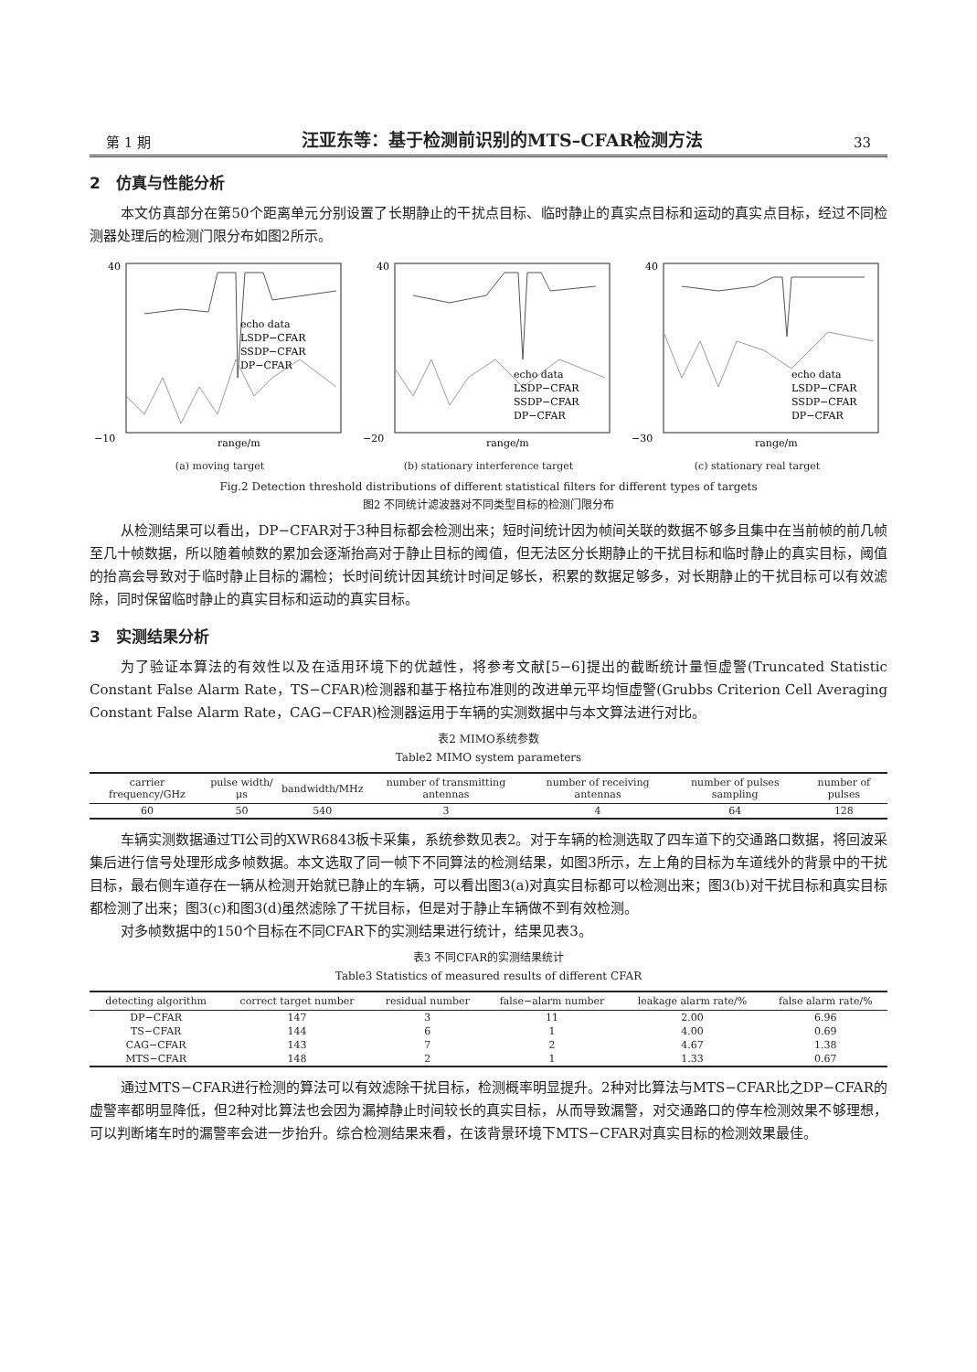第 1 期 汪亚东等：基于检测前识别的MTS–CFAR检测方法 33
2　仿真与性能分析
本文仿真部分在第50个距离单元分别设置了长期静止的干扰点目标、临时静止的真实点目标和运动的真实点目标，经过不同检测器处理后的检测门限分布如图2所示。
−10
40
range/m
echo data
LSDP−CFAR
SSDP−CFAR
DP−CFAR
(a) moving target
−20
40
range/m
echo data
LSDP−CFAR
SSDP−CFAR
DP−CFAR
(b) stationary interference target
−30
40
range/m
echo data
LSDP−CFAR
SSDP−CFAR
DP−CFAR
(c) stationary real target
Fig.2 Detection threshold distributions of different statistical filters for different types of targets
图2 不同统计滤波器对不同类型目标的检测门限分布
从检测结果可以看出，DP−CFAR对于3种目标都会检测出来；短时间统计因为帧间关联的数据不够多且集中在当前帧的前几帧至几十帧数据，所以随着帧数的累加会逐渐抬高对于静止目标的阈值，但无法区分长期静止的干扰目标和临时静止的真实目标，阈值的抬高会导致对于临时静止目标的漏检；长时间统计因其统计时间足够长，积累的数据足够多，对长期静止的干扰目标可以有效滤除，同时保留临时静止的真实目标和运动的真实目标。
3　实测结果分析
为了验证本算法的有效性以及在适用环境下的优越性，将参考文献[5−6]提出的截断统计量恒虚警(Truncated Statistic Constant False Alarm Rate，TS−CFAR)检测器和基于格拉布准则的改进单元平均恒虚警(Grubbs Criterion Cell Averaging Constant False Alarm Rate，CAG−CFAR)检测器运用于车辆的实测数据中与本文算法进行对比。
表2 MIMO系统参数
Table2 MIMO system parameters
| carrier frequency/GHz | pulse width/μs | bandwidth/MHz | number of transmitting antennas | number of receiving antennas | number of pulses sampling | number of pulses |
| --- | --- | --- | --- | --- | --- | --- |
| 60 | 50 | 540 | 3 | 4 | 64 | 128 |
车辆实测数据通过TI公司的XWR6843板卡采集，系统参数见表2。对于车辆的检测选取了四车道下的交通路口数据，将回波采集后进行信号处理形成多帧数据。本文选取了同一帧下不同算法的检测结果，如图3所示，左上角的目标为车道线外的背景中的干扰目标，最右侧车道存在一辆从检测开始就已静止的车辆，可以看出图3(a)对真实目标都可以检测出来；图3(b)对干扰目标和真实目标都检测了出来；图3(c)和图3(d)虽然滤除了干扰目标，但是对于静止车辆做不到有效检测。
对多帧数据中的150个目标在不同CFAR下的实测结果进行统计，结果见表3。
表3 不同CFAR的实测结果统计
Table3 Statistics of measured results of different CFAR
| detecting algorithm | correct target number | residual number | false−alarm number | leakage alarm rate/% | false alarm rate/% |
| --- | --- | --- | --- | --- | --- |
| DP−CFAR | 147 | 3 | 11 | 2.00 | 6.96 |
| TS−CFAR | 144 | 6 | 1 | 4.00 | 0.69 |
| CAG−CFAR | 143 | 7 | 2 | 4.67 | 1.38 |
| MTS−CFAR | 148 | 2 | 1 | 1.33 | 0.67 |
通过MTS−CFAR进行检测的算法可以有效滤除干扰目标，检测概率明显提升。2种对比算法与MTS−CFAR比之DP−CFAR的虚警率都明显降低，但2种对比算法也会因为漏掉静止时间较长的真实目标，从而导致漏警，对交通路口的停车检测效果不够理想，可以判断堵车时的漏警率会进一步抬升。综合检测结果来看，在该背景环境下MTS−CFAR对真实目标的检测效果最佳。